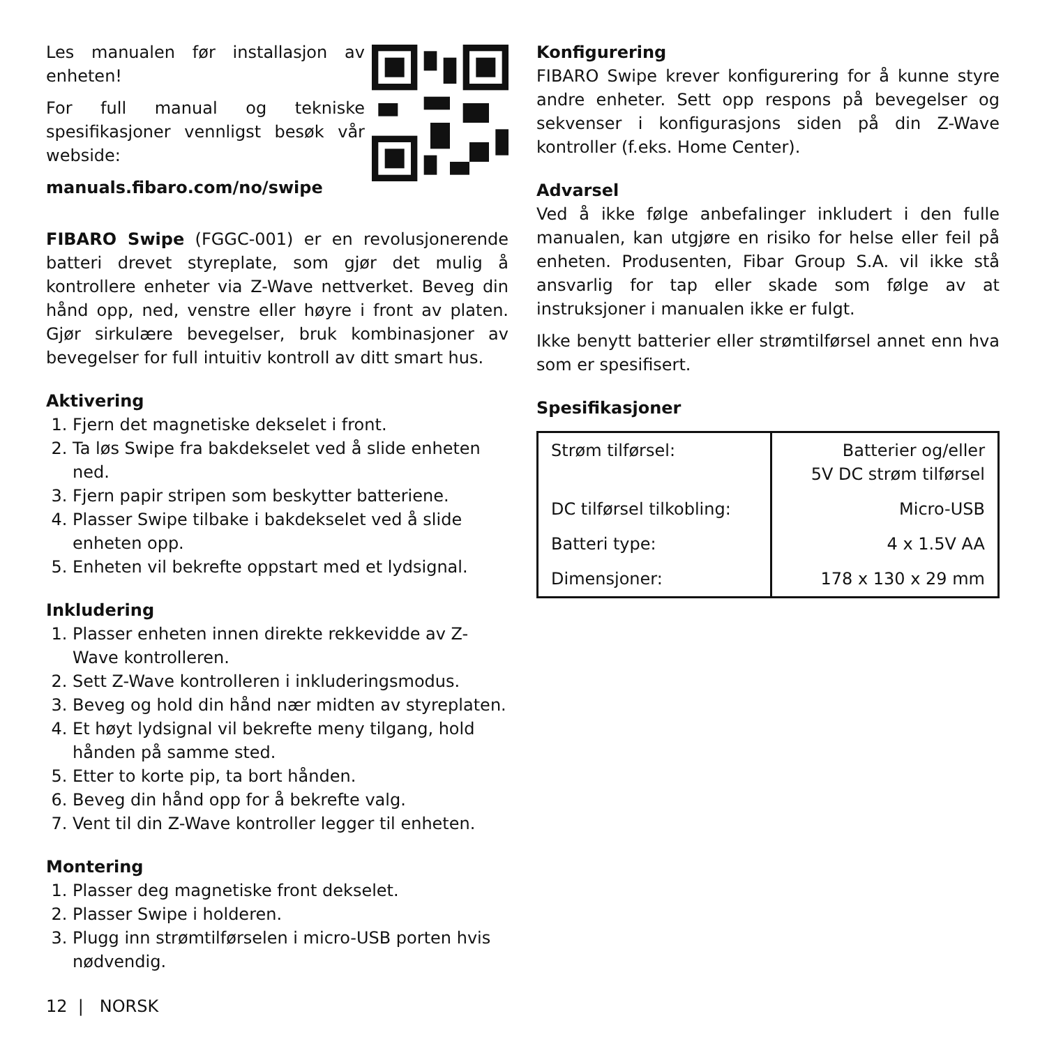Les manualen før installasjon av enheten!
For full manual og tekniske spesifikasjoner vennligst besøk vår webside:
manuals.fibaro.com/no/swipe
FIBARO Swipe (FGGC-001) er en revolusjonerende batteri drevet styreplate, som gjør det mulig å kontrollere enheter via Z-Wave nettverket. Beveg din hånd opp, ned, venstre eller høyre i front av platen. Gjør sirkulære bevegelser, bruk kombinasjoner av bevegelser for full intuitiv kontroll av ditt smart hus.
Aktivering
1. Fjern det magnetiske dekselet i front.
2. Ta løs Swipe fra bakdekselet ved å slide enheten ned.
3. Fjern papir stripen som beskytter batteriene.
4. Plasser Swipe tilbake i bakdekselet ved å slide enheten opp.
5. Enheten vil bekrefte oppstart med et lydsignal.
Inkludering
1. Plasser enheten innen direkte rekkevidde av Z-Wave kontrolleren.
2. Sett Z-Wave kontrolleren i inkluderingsmodus.
3. Beveg og hold din hånd nær midten av styreplaten.
4. Et høyt lydsignal vil bekrefte meny tilgang, hold hånden på samme sted.
5. Etter to korte pip, ta bort hånden.
6. Beveg din hånd opp for å bekrefte valg.
7. Vent til din Z-Wave kontroller legger til enheten.
Montering
1. Plasser deg magnetiske front dekselet.
2. Plasser Swipe i holderen.
3. Plugg inn strømtilførselen i micro-USB porten hvis nødvendig.
Konfigurering
FIBARO Swipe krever konfigurering for å kunne styre andre enheter. Sett opp respons på bevegelser og sekvenser i konfigurasjons siden på din Z-Wave kontroller (f.eks. Home Center).
Advarsel
Ved å ikke følge anbefalinger inkludert i den fulle manualen, kan utgjøre en risiko for helse eller feil på enheten. Produsenten, Fibar Group S.A. vil ikke stå ansvarlig for tap eller skade som følge av at instruksjoner i manualen ikke er fulgt.
Ikke benytt batterier eller strømtilførsel annet enn hva som er spesifisert.
Spesifikasjoner
| Strøm tilførsel: | Batterier og/eller 5V DC strøm tilførsel |
| DC tilførsel tilkobling: | Micro-USB |
| Batteri type: | 4 x 1.5V AA |
| Dimensjoner: | 178 x 130 x 29 mm |
12 | NORSK